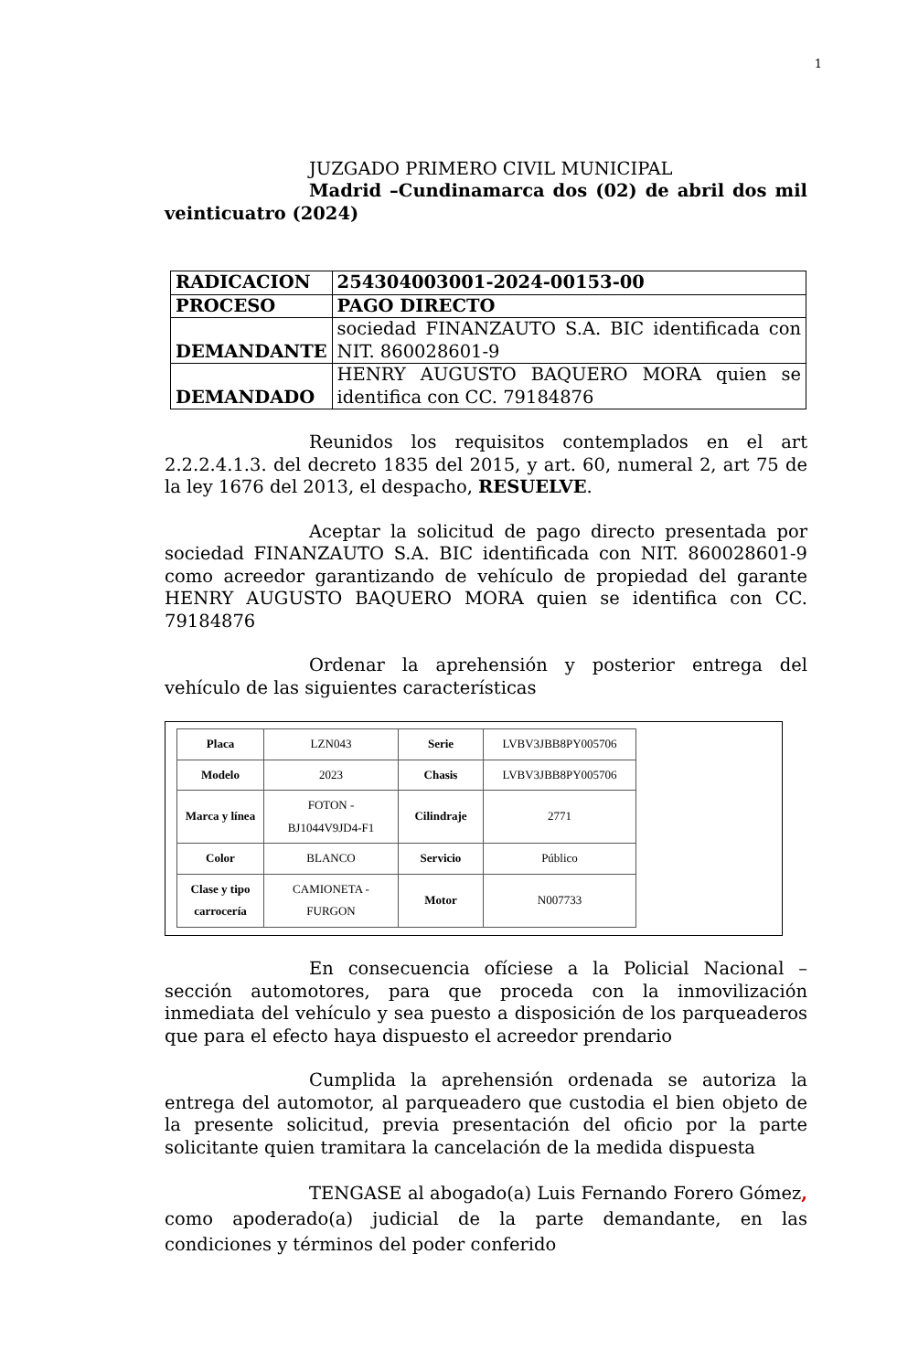1
JUZGADO PRIMERO CIVIL MUNICIPAL
Madrid –Cundinamarca dos (02) de abril dos mil veinticuatro (2024)
| RADICACION | 254304003001-2024-00153-00 |
| PROCESO | PAGO DIRECTO |
| DEMANDANTE | sociedad FINANZAUTO S.A. BIC identificada con NIT. 860028601-9 |
| DEMANDADO | HENRY AUGUSTO BAQUERO MORA quien se identifica con CC. 79184876 |
Reunidos los requisitos contemplados en el art 2.2.2.4.1.3. del decreto 1835 del 2015, y art. 60, numeral 2, art 75 de la ley 1676 del 2013, el despacho, RESUELVE.
Aceptar la solicitud de pago directo presentada por sociedad FINANZAUTO S.A. BIC identificada con NIT. 860028601-9 como acreedor garantizando de vehículo de propiedad del garante HENRY AUGUSTO BAQUERO MORA quien se identifica con CC. 79184876
Ordenar la aprehensión y posterior entrega del vehículo de las siguientes características
| Placa | LZN043 | Serie | LVBV3JBB8PY005706 |
| Modelo | 2023 | Chasis | LVBV3JBB8PY005706 |
| Marca y línea | FOTON - BJ1044V9JD4-F1 | Cilindraje | 2771 |
| Color | BLANCO | Servicio | Público |
| Clase y tipo carrocería | CAMIONETA - FURGON | Motor | N007733 |
En consecuencia ofíciese a la Policial Nacional – sección automotores, para que proceda con la inmovilización inmediata del vehículo y sea puesto a disposición de los parqueaderos que para el efecto haya dispuesto el acreedor prendario
Cumplida la aprehensión ordenada se autoriza la entrega del automotor, al parqueadero que custodia el bien objeto de la presente solicitud, previa presentación del oficio por la parte solicitante quien tramitara la cancelación de la medida dispuesta
TENGASE al abogado(a) Luis Fernando Forero Gómez, como apoderado(a) judicial de la parte demandante, en las condiciones y términos del poder conferido